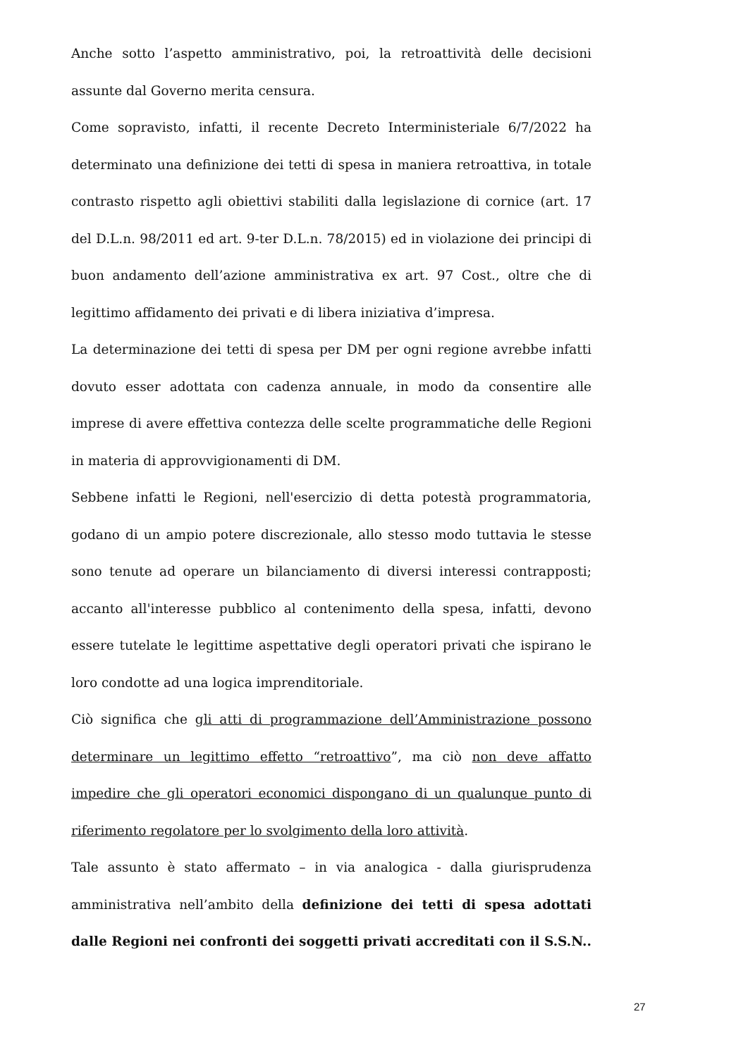Anche sotto l’aspetto amministrativo, poi, la retroattività delle decisioni assunte dal Governo merita censura.
Come sopravisto, infatti, il recente Decreto Interministeriale 6/7/2022 ha determinato una definizione dei tetti di spesa in maniera retroattiva, in totale contrasto rispetto agli obiettivi stabiliti dalla legislazione di cornice (art. 17 del D.L.n. 98/2011 ed art. 9-ter D.L.n. 78/2015) ed in violazione dei principi di buon andamento dell’azione amministrativa ex art. 97 Cost., oltre che di legittimo affidamento dei privati e di libera iniziativa d’impresa.
La determinazione dei tetti di spesa per DM per ogni regione avrebbe infatti dovuto esser adottata con cadenza annuale, in modo da consentire alle imprese di avere effettiva contezza delle scelte programmatiche delle Regioni in materia di approvvigionamenti di DM.
Sebbene infatti le Regioni, nell'esercizio di detta potestà programmatoria, godano di un ampio potere discrezionale, allo stesso modo tuttavia le stesse sono tenute ad operare un bilanciamento di diversi interessi contrapposti; accanto all'interesse pubblico al contenimento della spesa, infatti, devono essere tutelate le legittime aspettative degli operatori privati che ispirano le loro condotte ad una logica imprenditoriale.
Ciò significa che gli atti di programmazione dell’Amministrazione possono determinare un legittimo effetto “retroattivo”, ma ciò non deve affatto impedire che gli operatori economici dispongano di un qualunque punto di riferimento regolatore per lo svolgimento della loro attività.
Tale assunto è stato affermato – in via analogica - dalla giurisprudenza amministrativa nell’ambito della definizione dei tetti di spesa adottati dalle Regioni nei confronti dei soggetti privati accreditati con il S.S.N..
27